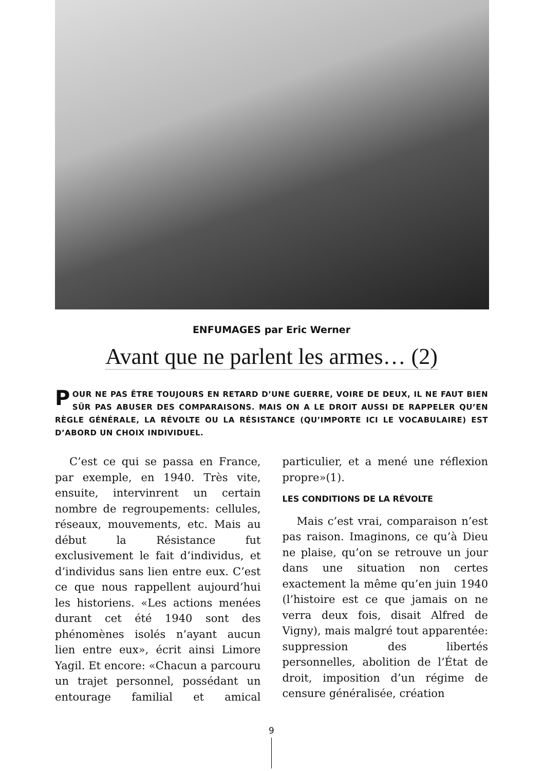ENFUMAGES par Eric Werner
Avant que ne parlent les armes… (2)
POUR NE PAS ÊTRE TOUJOURS EN RETARD D’UNE GUERRE, VOIRE DE DEUX, IL NE FAUT BIEN SÛR PAS ABUSER DES COMPARAISONS. MAIS ON A LE DROIT AUSSI DE RAPPELER QU’EN RÈGLE GÉNÉRALE, LA RÉVOLTE OU LA RÉSISTANCE (QU’IMPORTE ICI LE VOCABULAIRE) EST D’ABORD UN CHOIX INDIVIDUEL.
C’est ce qui se passa en France, par exemple, en 1940. Très vite, ensuite, intervinrent un certain nombre de regroupements: cellules, réseaux, mouvements, etc. Mais au début la Résistance fut exclusivement le fait d’individus, et d’individus sans lien entre eux. C’est ce que nous rappellent aujourd’hui les historiens. «Les actions menées durant cet été 1940 sont des phénomènes isolés n’ayant aucun lien entre eux», écrit ainsi Limore Yagil. Et encore: «Chacun a parcouru un trajet personnel, possédant un entourage familial et amical particulier, et a mené une réflexion propre»(1).
LES CONDITIONS DE LA RÉVOLTE
Mais c’est vrai, comparaison n’est pas raison. Imaginons, ce qu’à Dieu ne plaise, qu’on se retrouve un jour dans une situation non certes exactement la même qu’en juin 1940 (l’histoire est ce que jamais on ne verra deux fois, disait Alfred de Vigny), mais malgré tout apparentée: suppression des libertés personnelles, abolition de l’État de droit, imposition d’un régime de censure généralisée, création
9